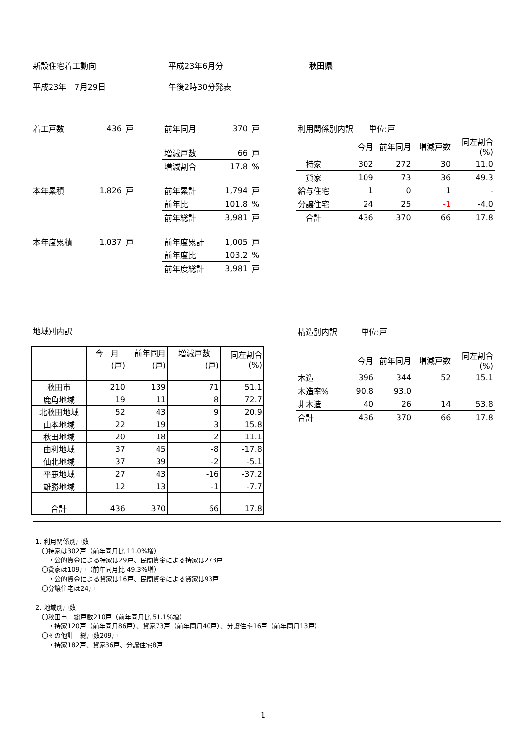新設住宅着工動向 平成23年6月分 秋田県
平成23年　7月29日 午後2時30分発表
| 着工戸数 | 436 | 戸 | 前年同月 | 370 | 戸 |
| | | | 増減戸数 | 66 | 戸 |
| | | | 増減割合 | 17.8 | % |
| 本年累積 | 1,826 | 戸 | 前年累計 | 1,794 | 戸 |
| | | | 前年比 | 101.8 | % |
| | | | 前年総計 | 3,981 | 戸 |
| 本年度累積 | 1,037 | 戸 | 前年度累計 | 1,005 | 戸 |
| | | | 前年度比 | 103.2 | % |
| | | | 前年度総計 | 3,981 | 戸 |
| 利用関係別内訳 単位:戸 | | | | |
| | 今月 | 前年同月 | 増減戸数 | 同左割合(%) |
| 持家 | 302 | 272 | 30 | 11.0 |
| 貸家 | 109 | 73 | 36 | 49.3 |
| 給与住宅 | 1 | 0 | 1 | - |
| 分譲住宅 | 24 | 25 | -1 | -4.0 |
| 合計 | 436 | 370 | 66 | 17.8 |
地域別内訳
| | 今 月 (戸) | 前年同月 (戸) | 増減戸数 (戸) | 同左割合 (%) |
| 秋田市 | 210 | 139 | 71 | 51.1 |
| 鹿角地域 | 19 | 11 | 8 | 72.7 |
| 北秋田地域 | 52 | 43 | 9 | 20.9 |
| 山本地域 | 22 | 19 | 3 | 15.8 |
| 秋田地域 | 20 | 18 | 2 | 11.1 |
| 由利地域 | 37 | 45 | -8 | -17.8 |
| 仙北地域 | 37 | 39 | -2 | -5.1 |
| 平鹿地域 | 27 | 43 | -16 | -37.2 |
| 雄勝地域 | 12 | 13 | -1 | -7.7 |
| 合計 | 436 | 370 | 66 | 17.8 |
| 構造別内訳 単位:戸 | | | | |
| | 今月 | 前年同月 | 増減戸数 | 同左割合(%) |
| 木造 | 396 | 344 | 52 | 15.1 |
| 木造率% | 90.8 | 93.0 | | |
| 非木造 | 40 | 26 | 14 | 53.8 |
| 合計 | 436 | 370 | 66 | 17.8 |
1. 利用関係別戸数
　〇持家は302戸（前年同月比 11.0%増）
　　・公的資金による持家は29戸、民間資金による持家は273戸
　〇貸家は109戸（前年同月比 49.3%増）
　　・公的資金による貸家は16戸、民間資金による貸家は93戸
　〇分譲住宅は24戸
2. 地域別戸数
　〇秋田市　総戸数210戸（前年同月比 51.1%増）
　　・持家120戸（前年同月86戸）、貸家73戸（前年同月40戸）、分譲住宅16戸（前年同月13戸）
　〇その他計　総戸数209戸
　　・持家182戸、貸家36戸、分譲住宅8戸
1